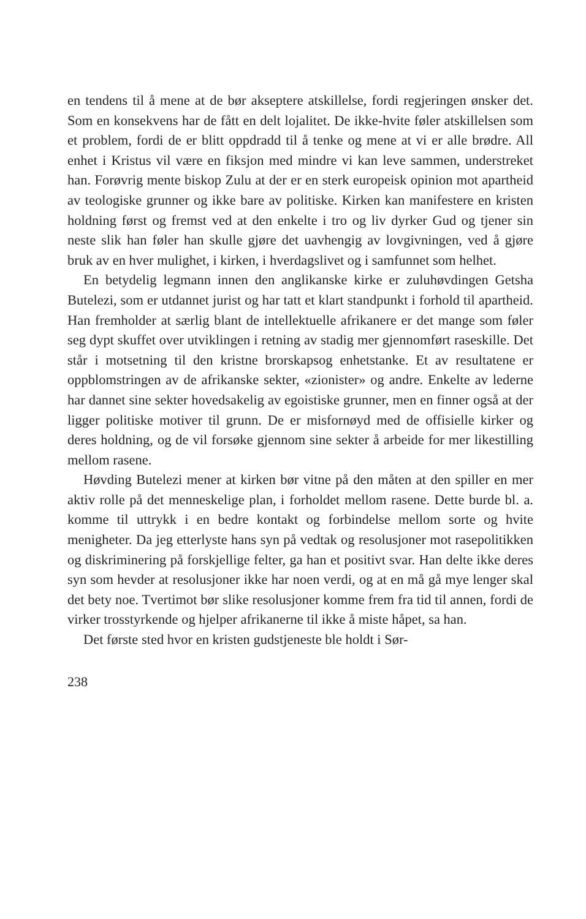en tendens til å mene at de bør akseptere atskillelse, fordi regjeringen ønsker det. Som en konsekvens har de fått en delt lojalitet. De ikke-hvite føler atskillelsen som et problem, fordi de er blitt oppdradd til å tenke og mene at vi er alle brødre. All enhet i Kristus vil være en fiksjon med mindre vi kan leve sammen, understreket han. Forøvrig mente biskop Zulu at der er en sterk europeisk opinion mot apartheid av teologiske grunner og ikke bare av politiske. Kirken kan manifestere en kristen holdning først og fremst ved at den enkelte i tro og liv dyrker Gud og tjener sin neste slik han føler han skulle gjøre det uavhengig av lovgivningen, ved å gjøre bruk av en hver mulighet, i kirken, i hverdagslivet og i samfunnet som helhet.
En betydelig legmann innen den anglikanske kirke er zuluhøvdingen Getsha Butelezi, som er utdannet jurist og har tatt et klart standpunkt i forhold til apartheid. Han fremholder at særlig blant de intellektuelle afrikanere er det mange som føler seg dypt skuffet over utviklingen i retning av stadig mer gjennomført raseskille. Det står i motsetning til den kristne brorskapsog enhetstanke. Et av resultatene er oppblomstringen av de afrikanske sekter, «zionister» og andre. Enkelte av lederne har dannet sine sekter hovedsakelig av egoistiske grunner, men en finner også at der ligger politiske motiver til grunn. De er misfornøyd med de offisielle kirker og deres holdning, og de vil forsøke gjennom sine sekter å arbeide for mer likestilling mellom rasene.
Høvding Butelezi mener at kirken bør vitne på den måten at den spiller en mer aktiv rolle på det menneskelige plan, i forholdet mellom rasene. Dette burde bl. a. komme til uttrykk i en bedre kontakt og forbindelse mellom sorte og hvite menigheter. Da jeg etterlyste hans syn på vedtak og resolusjoner mot rasepolitikken og diskriminering på forskjellige felter, ga han et positivt svar. Han delte ikke deres syn som hevder at resolusjoner ikke har noen verdi, og at en må gå mye lenger skal det bety noe. Tvertimot bør slike resolusjoner komme frem fra tid til annen, fordi de virker trosstyrkende og hjelper afrikanerne til ikke å miste håpet, sa han.
Det første sted hvor en kristen gudstjeneste ble holdt i Sør-
238